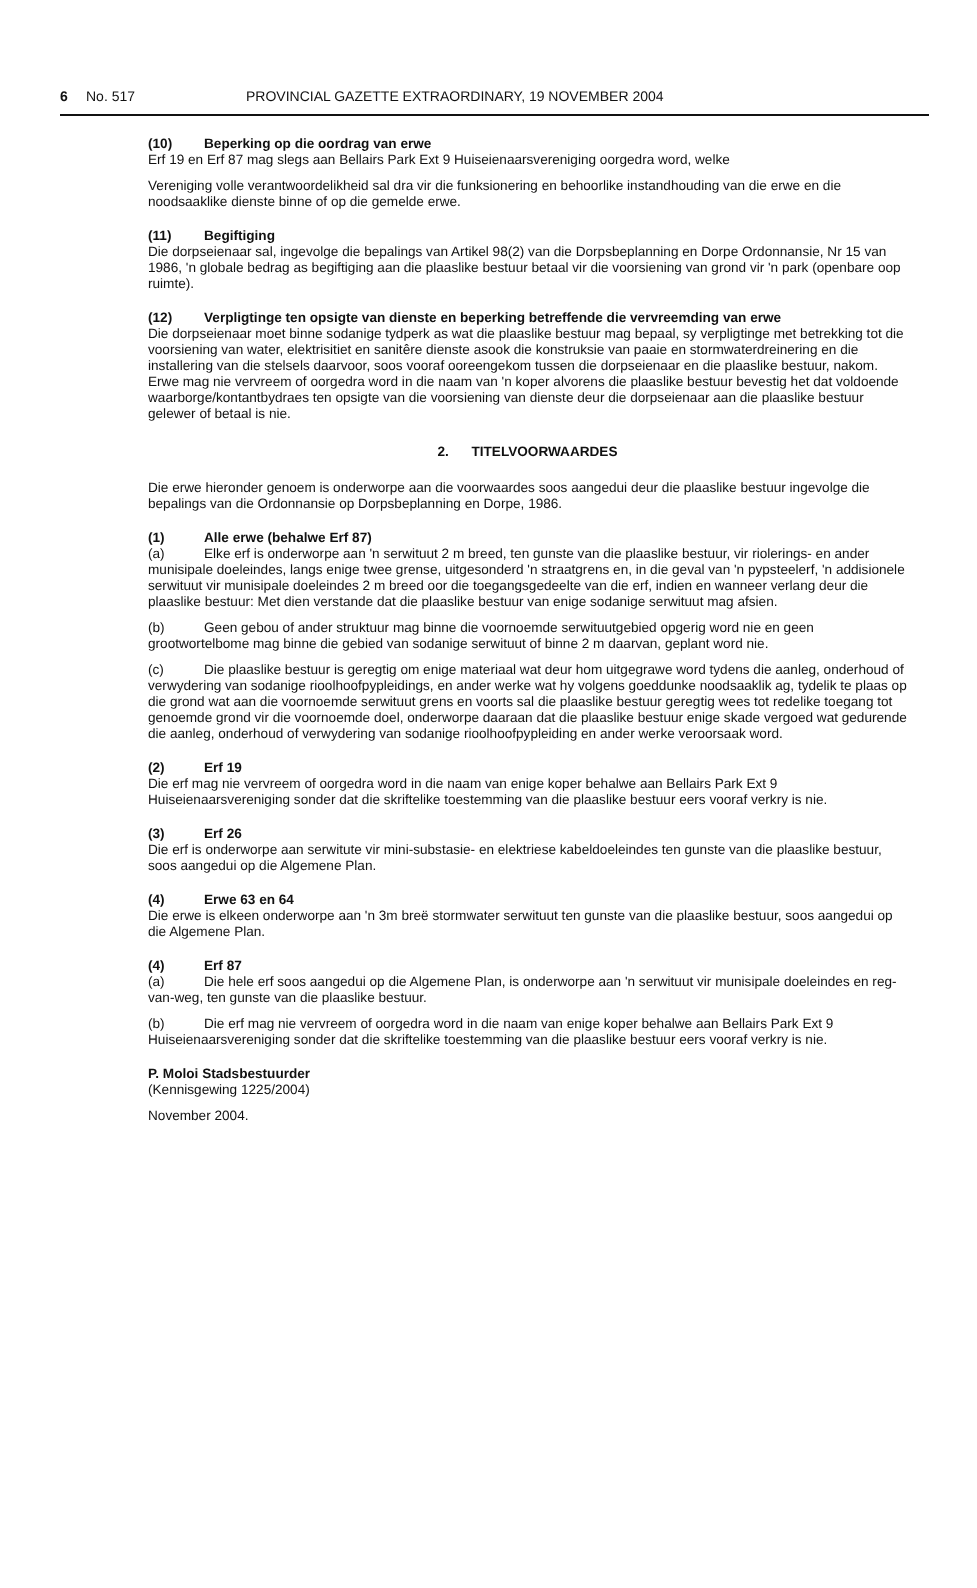6 No. 517 PROVINCIAL GAZETTE EXTRAORDINARY, 19 NOVEMBER 2004
(10) Beperking op die oordrag van erwe
Erf 19 en Erf 87 mag slegs aan Bellairs Park Ext 9 Huiseienaarsvereniging oorgedra word, welke
Vereniging volle verantwoordelikheid sal dra vir die funksionering en behoorlike instandhouding van die erwe en die noodsaaklike dienste binne of op die gemelde erwe.
(11) Begiftiging
Die dorpseienaar sal, ingevolge die bepalings van Artikel 98(2) van die Dorpsbeplanning en Dorpe Ordonnansie, Nr 15 van 1986, 'n globale bedrag as begiftiging aan die plaaslike bestuur betaal vir die voorsiening van grond vir 'n park (openbare oop ruimte).
(12) Verpligtinge ten opsigte van dienste en beperking betreffende die vervreemding van erwe
Die dorpseienaar moet binne sodanige tydperk as wat die plaaslike bestuur mag bepaal, sy verpligtinge met betrekking tot die voorsiening van water, elektrisitiet en sanitêre dienste asook die konstruksie van paaie en stormwaterdreinering en die installering van die stelsels daarvoor, soos vooraf ooreengekom tussen die dorpseienaar en die plaaslike bestuur, nakom. Erwe mag nie vervreem of oorgedra word in die naam van 'n koper alvorens die plaaslike bestuur bevestig het dat voldoende waarborge/kontantbydraes ten opsigte van die voorsiening van dienste deur die dorpseienaar aan die plaaslike bestuur gelewer of betaal is nie.
2. TITELVOORWAARDES
Die erwe hieronder genoem is onderworpe aan die voorwaardes soos aangedui deur die plaaslike bestuur ingevolge die bepalings van die Ordonnansie op Dorpsbeplanning en Dorpe, 1986.
(1) Alle erwe (behalwe Erf 87)
(a) Elke erf is onderworpe aan 'n serwituut 2 m breed, ten gunste van die plaaslike bestuur, vir riolerings- en ander munisipale doeleindes, langs enige twee grense, uitgesonderd 'n straatgrens en, in die geval van 'n pypsteelerf, 'n addisionele serwituut vir munisipale doeleindes 2 m breed oor die toegangsgedeelte van die erf, indien en wanneer verlang deur die plaaslike bestuur: Met dien verstande dat die plaaslike bestuur van enige sodanige serwituut mag afsien.
(b) Geen gebou of ander struktuur mag binne die voornoemde serwituutgebied opgerig word nie en geen grootwortelbome mag binne die gebied van sodanige serwituut of binne 2 m daarvan, geplant word nie.
(c) Die plaaslike bestuur is geregtig om enige materiaal wat deur hom uitgegrawe word tydens die aanleg, onderhoud of verwydering van sodanige rioolhoofpypleidings, en ander werke wat hy volgens goeddunke noodsaaklik ag, tydelik te plaas op die grond wat aan die voornoemde serwituut grens en voorts sal die plaaslike bestuur geregtig wees tot redelike toegang tot genoemde grond vir die voornoemde doel, onderworpe daaraan dat die plaaslike bestuur enige skade vergoed wat gedurende die aanleg, onderhoud of verwydering van sodanige rioolhoofpypleiding en ander werke veroorsaak word.
(2) Erf 19
Die erf mag nie vervreem of oorgedra word in die naam van enige koper behalwe aan Bellairs Park Ext 9 Huiseienaarsvereniging sonder dat die skriftelike toestemming van die plaaslike bestuur eers vooraf verkry is nie.
(3) Erf 26
Die erf is onderworpe aan serwitute vir mini-substasie- en elektriese kabeldoeleindes ten gunste van die plaaslike bestuur, soos aangedui op die Algemene Plan.
(4) Erwe 63 en 64
Die erwe is elkeen onderworpe aan 'n 3m breë stormwater serwituut ten gunste van die plaaslike bestuur, soos aangedui op die Algemene Plan.
(4) Erf 87
(a) Die hele erf soos aangedui op die Algemene Plan, is onderworpe aan 'n serwituut vir munisipale doeleindes en reg-van-weg, ten gunste van die plaaslike bestuur.
(b) Die erf mag nie vervreem of oorgedra word in die naam van enige koper behalwe aan Bellairs Park Ext 9 Huiseienaarsvereniging sonder dat die skriftelike toestemming van die plaaslike bestuur eers vooraf verkry is nie.
P. Moloi Stadsbestuurder
(Kennisgewing 1225/2004)
November 2004.